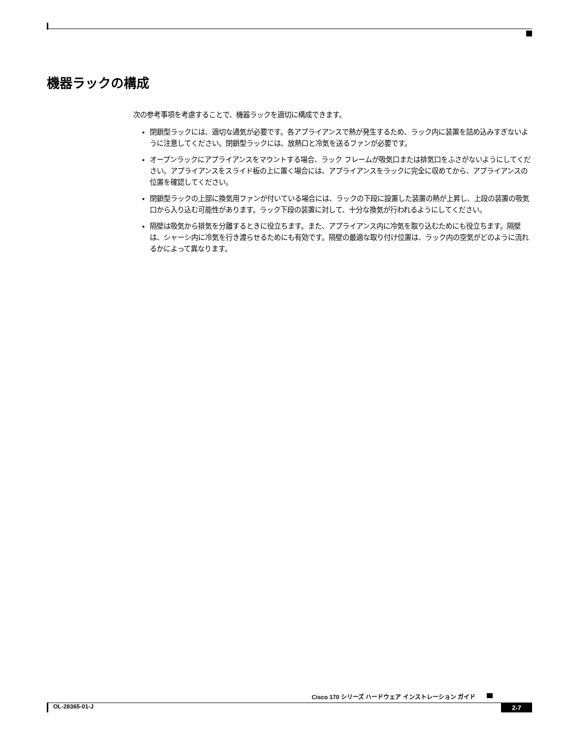機器ラックの構成
次の参考事項を考慮することで、機器ラックを適切に構成できます。
閉鎖型ラックには、適切な通気が必要です。各アプライアンスで熱が発生するため、ラック内に装置を詰め込みすぎないように注意してください。閉鎖型ラックには、放熱口と冷気を送るファンが必要です。
オープンラックにアプライアンスをマウントする場合、ラック フレームが吸気口または排気口をふさがないようにしてください。アプライアンスをスライド板の上に置く場合には、アプライアンスをラックに完全に収めてから、アプライアンスの位置を確認してください。
閉鎖型ラックの上部に換気用ファンが付いている場合には、ラックの下段に設置した装置の熱が上昇し、上段の装置の吸気口から入り込む可能性があります。ラック下段の装置に対して、十分な換気が行われるようにしてください。
隔壁は吸気から排気を分離するときに役立ちます。また、アプライアンス内に冷気を取り込むためにも役立ちます。隔壁は、シャーシ内に冷気を行き渡らせるためにも有効です。隔壁の最適な取り付け位置は、ラック内の空気がどのように流れるかによって異なります。
Cisco 170 シリーズ ハードウェア インストレーション ガイド
OL-28365-01-J 2-7